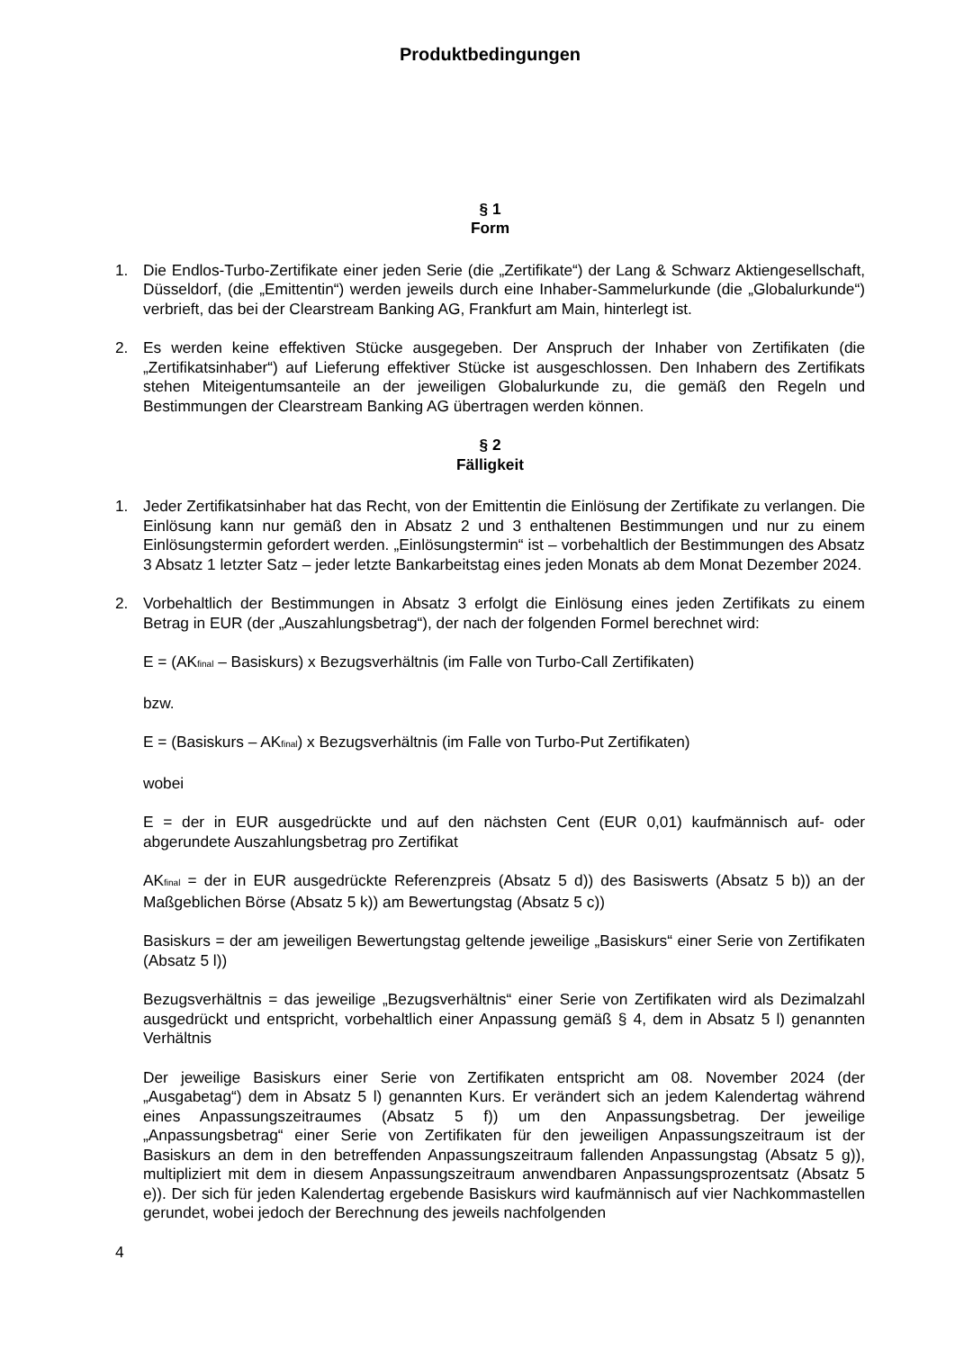Produktbedingungen
§ 1
Form
1. Die Endlos-Turbo-Zertifikate einer jeden Serie (die „Zertifikate“) der Lang & Schwarz Aktiengesellschaft, Düsseldorf, (die „Emittentin“) werden jeweils durch eine Inhaber-Sammelurkunde (die „Globalurkunde“) verbrieft, das bei der Clearstream Banking AG, Frankfurt am Main, hinterlegt ist.
2. Es werden keine effektiven Stücke ausgegeben. Der Anspruch der Inhaber von Zertifikaten (die „Zertifikatsinhaber“) auf Lieferung effektiver Stücke ist ausgeschlossen. Den Inhabern des Zertifikats stehen Miteigentumsanteile an der jeweiligen Globalurkunde zu, die gemäß den Regeln und Bestimmungen der Clearstream Banking AG übertragen werden können.
§ 2
Fälligkeit
1. Jeder Zertifikatsinhaber hat das Recht, von der Emittentin die Einlösung der Zertifikate zu verlangen. Die Einlösung kann nur gemäß den in Absatz 2 und 3 enthaltenen Bestimmungen und nur zu einem Einlösungstermin gefordert werden. „Einlösungstermin“ ist – vorbehaltlich der Bestimmungen des Absatz 3 Absatz 1 letzter Satz – jeder letzte Bankarbeitstag eines jeden Monats ab dem Monat Dezember 2024.
2. Vorbehaltlich der Bestimmungen in Absatz 3 erfolgt die Einlösung eines jeden Zertifikats zu einem Betrag in EUR (der „Auszahlungsbetrag“), der nach der folgenden Formel berechnet wird:
E = (AK<sub>final</sub> – Basiskurs) x Bezugsverhältnis (im Falle von Turbo-Call Zertifikaten)
bzw.
E = (Basiskurs – AK<sub>final</sub>) x Bezugsverhältnis (im Falle von Turbo-Put Zertifikaten)
wobei
E = der in EUR ausgedrückte und auf den nächsten Cent (EUR 0,01) kaufmännisch auf- oder abgerundete Auszahlungsbetrag pro Zertifikat
AK<sub>final</sub> = der in EUR ausgedrückte Referenzpreis (Absatz 5 d)) des Basiswerts (Absatz 5 b)) an der Maßgeblichen Börse (Absatz 5 k)) am Bewertungstag (Absatz 5 c))
Basiskurs = der am jeweiligen Bewertungstag geltende jeweilige „Basiskurs“ einer Serie von Zertifikaten (Absatz 5 l))
Bezugsverhältnis = das jeweilige „Bezugsverhältnis“ einer Serie von Zertifikaten wird als Dezimalzahl ausgedrückt und entspricht, vorbehaltlich einer Anpassung gemäß § 4, dem in Absatz 5 l) genannten Verhältnis
Der jeweilige Basiskurs einer Serie von Zertifikaten entspricht am 08. November 2024 (der „Ausgabetag“) dem in Absatz 5 l) genannten Kurs. Er verändert sich an jedem Kalendertag während eines Anpassungszeitraumes (Absatz 5 f)) um den Anpassungsbetrag. Der jeweilige „Anpassungsbetrag“ einer Serie von Zertifikaten für den jeweiligen Anpassungszeitraum ist der Basiskurs an dem in den betreffenden Anpassungszeitraum fallenden Anpassungstag (Absatz 5 g)), multipliziert mit dem in diesem Anpassungszeitraum anwendbaren Anpassungsprozentsatz (Absatz 5 e)). Der sich für jeden Kalendertag ergebende Basiskurs wird kaufmännisch auf vier Nachkommastellen gerundet, wobei jedoch der Berechnung des jeweils nachfolgenden
4